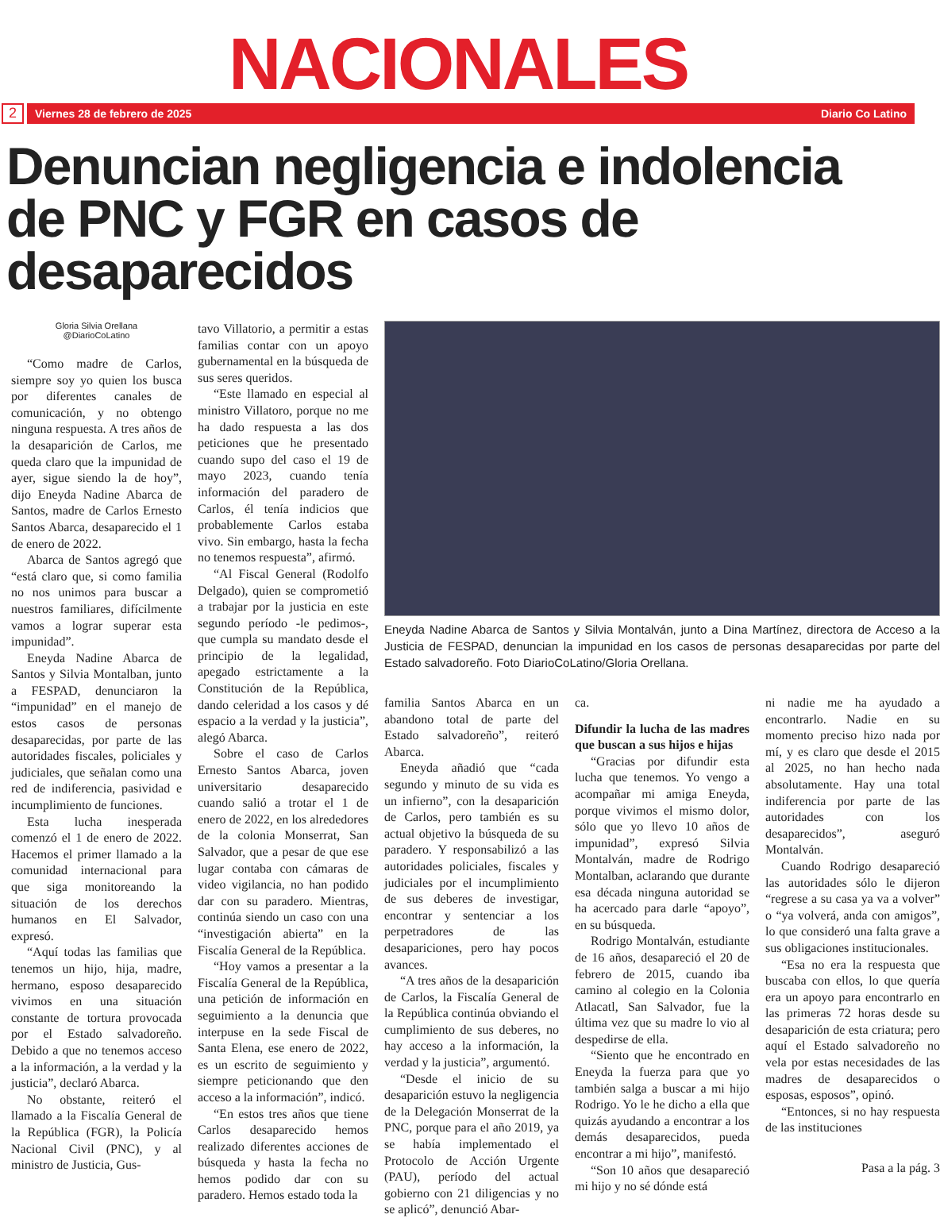NACIONALES
2
Viernes 28 de febrero de 2025 Diario Co Latino
Denuncian negligencia e indolencia de PNC y FGR en casos de desaparecidos
Gloria Silvia Orellana
@DiarioCoLatino
“Como madre de Carlos, siempre soy yo quien los busca por diferentes canales de comunicación, y no obtengo ninguna respuesta. A tres años de la desaparición de Carlos, me queda claro que la impunidad de ayer, sigue siendo la de hoy”, dijo Eneyda Nadine Abarca de Santos, madre de Carlos Ernesto Santos Abarca, desaparecido el 1 de enero de 2022.
Abarca de Santos agregó que “está claro que, si como familia no nos unimos para buscar a nuestros familiares, difícilmente vamos a lograr superar esta impunidad”.
Eneyda Nadine Abarca de Santos y Silvia Montalban, junto a FESPAD, denunciaron la “impunidad” en el manejo de estos casos de personas desaparecidas, por parte de las autoridades fiscales, policiales y judiciales, que señalan como una red de indiferencia, pasividad e incumplimiento de funciones.
Esta lucha inesperada comenzó el 1 de enero de 2022. Hacemos el primer llamado a la comunidad internacional para que siga monitoreando la situación de los derechos humanos en El Salvador, expresó.
“Aquí todas las familias que tenemos un hijo, hija, madre, hermano, esposo desaparecido vivimos en una situación constante de tortura provocada por el Estado salvadoreño. Debido a que no tenemos acceso a la información, a la verdad y la justicia”, declaró Abarca.
No obstante, reiteró el llamado a la Fiscalía General de la República (FGR), la Policía Nacional Civil (PNC), y al ministro de Justicia, Gus-
tavo Villatorio, a permitir a estas familias contar con un apoyo gubernamental en la búsqueda de sus seres queridos.
“Este llamado en especial al ministro Villatoro, porque no me ha dado respuesta a las dos peticiones que he presentado cuando supo del caso el 19 de mayo 2023, cuando tenía información del paradero de Carlos, él tenía indicios que probablemente Carlos estaba vivo. Sin embargo, hasta la fecha no tenemos respuesta”, afirmó.
“Al Fiscal General (Rodolfo Delgado), quien se comprometió a trabajar por la justicia en este segundo período -le pedimos-, que cumpla su mandato desde el principio de la legalidad, apegado estrictamente a la Constitución de la República, dando celeridad a los casos y dé espacio a la verdad y la justicia”, alegó Abarca.
Sobre el caso de Carlos Ernesto Santos Abarca, joven universitario desaparecido cuando salió a trotar el 1 de enero de 2022, en los alrededores de la colonia Monserrat, San Salvador, que a pesar de que ese lugar contaba con cámaras de video vigilancia, no han podido dar con su paradero. Mientras, continúa siendo un caso con una “investigación abierta” en la Fiscalía General de la República.
“Hoy vamos a presentar a la Fiscalía General de la República, una petición de información en seguimiento a la denuncia que interpuse en la sede Fiscal de Santa Elena, ese enero de 2022, es un escrito de seguimiento y siempre peticionando que den acceso a la información”, indicó.
“En estos tres años que tiene Carlos desaparecido hemos realizado diferentes acciones de búsqueda y hasta la fecha no hemos podido dar con su paradero. Hemos estado toda la
Eneyda Nadine Abarca de Santos y Silvia Montalván, junto a Dina Martínez, directora de Acceso a la Justicia de FESPAD, denuncian la impunidad en los casos de personas desaparecidas por parte del Estado salvadoreño. Foto DiarioCoLatino/Gloria Orellana.
familia Santos Abarca en un abandono total de parte del Estado salvadoreño”, reiteró Abarca.
Eneyda añadió que “cada segundo y minuto de su vida es un infierno”, con la desaparición de Carlos, pero también es su actual objetivo la búsqueda de su paradero. Y responsabilizó a las autoridades policiales, fiscales y judiciales por el incumplimiento de sus deberes de investigar, encontrar y sentenciar a los perpetradores de las desapariciones, pero hay pocos avances.
“A tres años de la desaparición de Carlos, la Fiscalía General de la República continúa obviando el cumplimiento de sus deberes, no hay acceso a la información, la verdad y la justicia”, argumentó.
“Desde el inicio de su desaparición estuvo la negligencia de la Delegación Monserrat de la PNC, porque para el año 2019, ya se había implementado el Protocolo de Acción Urgente (PAU), período del actual gobierno con 21 diligencias y no se aplicó”, denunció Abar-
ca.
Difundir la lucha de las madres que buscan a sus hijos e hijas
“Gracias por difundir esta lucha que tenemos. Yo vengo a acompañar mi amiga Eneyda, porque vivimos el mismo dolor, sólo que yo llevo 10 años de impunidad”, expresó Silvia Montalván, madre de Rodrigo Montalban, aclarando que durante esa década ninguna autoridad se ha acercado para darle “apoyo”, en su búsqueda.
Rodrigo Montalván, estudiante de 16 años, desapareció el 20 de febrero de 2015, cuando iba camino al colegio en la Colonia Atlacatl, San Salvador, fue la última vez que su madre lo vio al despedirse de ella.
“Siento que he encontrado en Eneyda la fuerza para que yo también salga a buscar a mi hijo Rodrigo. Yo le he dicho a ella que quizás ayudando a encontrar a los demás desaparecidos, pueda encontrar a mi hijo”, manifestó.
“Son 10 años que desapareció mi hijo y no sé dónde está
ni nadie me ha ayudado a encontrarlo. Nadie en su momento preciso hizo nada por mí, y es claro que desde el 2015 al 2025, no han hecho nada absolutamente. Hay una total indiferencia por parte de las autoridades con los desaparecidos”, aseguró Montalván.
Cuando Rodrigo desapareció las autoridades sólo le dijeron “regrese a su casa ya va a volver” o “ya volverá, anda con amigos”, lo que consideró una falta grave a sus obligaciones institucionales.
“Esa no era la respuesta que buscaba con ellos, lo que quería era un apoyo para encontrarlo en las primeras 72 horas desde su desaparición de esta criatura; pero aquí el Estado salvadoreño no vela por estas necesidades de las madres de desaparecidos o esposas, esposos”, opinó.
“Entonces, si no hay respuesta de las instituciones
Pasa a la pág. 3